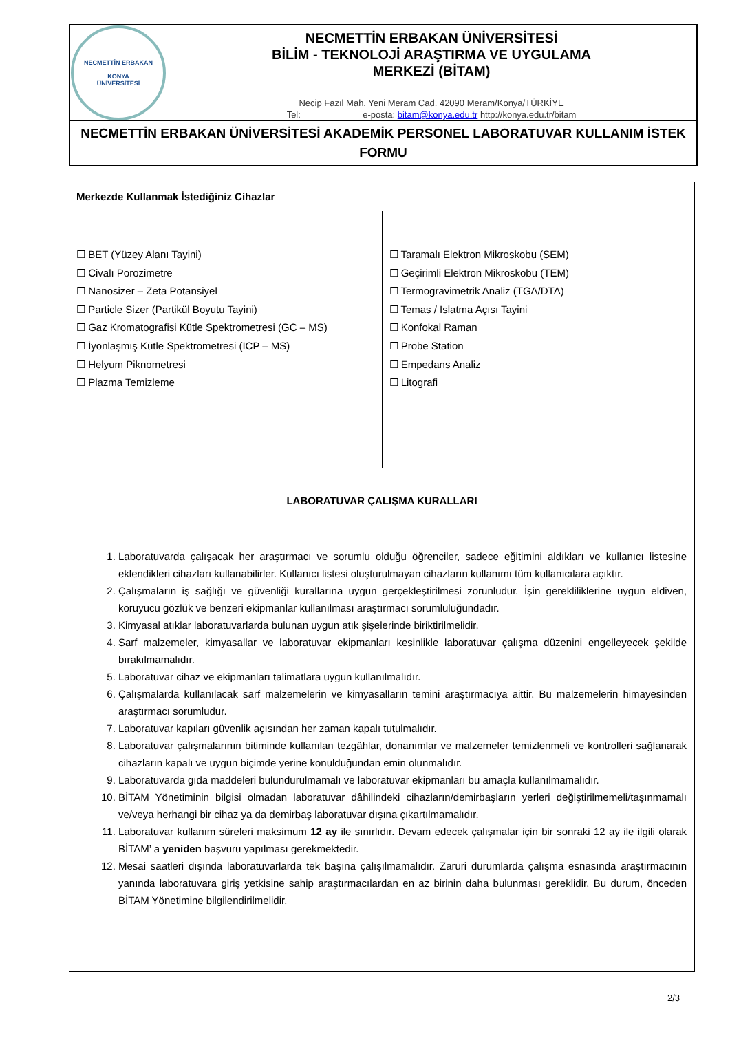NECMETTİN ERBAKAN
KONYA
ÜNİVERSİTESİ
NECMETTİN ERBAKAN ÜNİVERSİTESİ
BİLİM - TEKNOLOJİ ARAŞTIRMA VE UYGULAMA
MERKEZİ (BİTAM)
Necip Fazıl Mah. Yeni Meram Cad. 42090 Meram/Konya/TÜRKİYE
Tel: e-posta: bitam@konya.edu.tr http://konya.edu.tr/bitam
NECMETTİN ERBAKAN ÜNİVERSİTESİ AKADEMİK PERSONEL LABORATUVAR KULLANIM İSTEK FORMU
| Merkezde Kullanmak İstediğiniz Cihazlar | |
| ☐ BET (Yüzey Alanı Tayini) ☐ Civalı Porozimetre ☐ Nanosizer – Zeta Potansiyel ☐ Particle Sizer (Partikül Boyutu Tayini) ☐ Gaz Kromatografisi Kütle Spektrometresi (GC – MS) ☐ İyonlaşmış Kütle Spektrometresi (ICP – MS) ☐ Helyum Piknometresi ☐ Plazma Temizleme | ☐ Taramalı Elektron Mikroskobu (SEM) ☐ Geçirimli Elektron Mikroskobu (TEM) ☐ Termogravimetrik Analiz (TGA/DTA) ☐ Temas / Islatma Açısı Tayini ☐ Konfokal Raman ☐ Probe Station ☐ Empedans Analiz ☐ Litografi |
| LABORATUVAR ÇALIŞMA KURALLARI 1. Laboratuvarda çalışacak her araştırmacı ve sorumlu olduğu öğrenciler, sadece eğitimini aldıkları ve kullanıcı listesine eklendikleri cihazları kullanabilirler. Kullanıcı listesi oluşturulmayan cihazların kullanımı tüm kullanıcılara açıktır. 2. Çalışmaların iş sağlığı ve güvenliği kurallarına uygun gerçekleştirilmesi zorunludur. İşin gerekliliklerine uygun eldiven, koruyucu gözlük ve benzeri ekipmanlar kullanılması araştırmacı sorumluluğundadır. 3. Kimyasal atıklar laboratuvarlarda bulunan uygun atık şişelerinde biriktirilmelidir. 4. Sarf malzemeler, kimyasallar ve laboratuvar ekipmanları kesinlikle laboratuvar çalışma düzenini engelleyecek şekilde bırakılmamalıdır. 5. Laboratuvar cihaz ve ekipmanları talimatlara uygun kullanılmalıdır. 6. Çalışmalarda kullanılacak sarf malzemelerin ve kimyasalların temini araştırmacıya aittir. Bu malzemelerin himayesinden araştırmacı sorumludur. 7. Laboratuvar kapıları güvenlik açısından her zaman kapalı tutulmalıdır. 8. Laboratuvar çalışmalarının bitiminde kullanılan tezgâhlar, donanımlar ve malzemeler temizlenmeli ve kontrolleri sağlanarak cihazların kapalı ve uygun biçimde yerine konulduğundan emin olunmalıdır. 9. Laboratuvarda gıda maddeleri bulundurulmamalı ve laboratuvar ekipmanları bu amaçla kullanılmamalıdır. 10. BİTAM Yönetiminin bilgisi olmadan laboratuvar dâhilindeki cihazların/demirbaşların yerleri değiştirilmemeli/taşınmamalı ve/veya herhangi bir cihaz ya da demirbaş laboratuvar dışına çıkartılmamalıdır. 11. Laboratuvar kullanım süreleri maksimum 12 ay ile sınırlıdır. Devam edecek çalışmalar için bir sonraki 12 ay ile ilgili olarak BİTAM’ a yeniden başvuru yapılması gerekmektedir. 12. Mesai saatleri dışında laboratuvarlarda tek başına çalışılmamalıdır. Zaruri durumlarda çalışma esnasında araştırmacının yanında laboratuvara giriş yetkisine sahip araştırmacılardan en az birinin daha bulunması gereklidir. Bu durum, önceden BİTAM Yönetimine bilgilendirilmelidir. | |
2/3